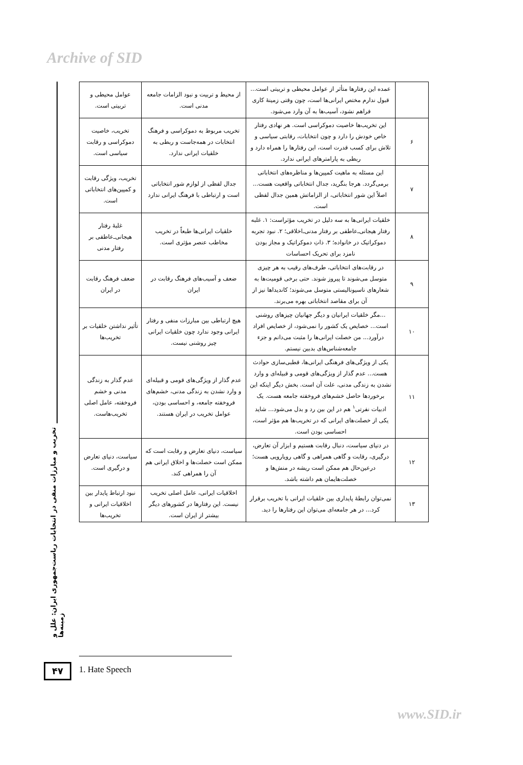Archive of SID
تخریب و مبارزات منفی در انتخابات ریاست‌جمهوری ایران: علل و زمینه‌ها
| | عمده این رفتارها متأثر از عوامل محیطی و تربیتی است... قبول ندارم مختص ایرانی‌ها است، چون وقتی زمینهٔ کاری فراهم نشود، آسیب‌ها به آن وارد می‌شود. | از محیط و تربیت و نبود الزامات جامعه مدنی است. | عوامل محیطی و تربیتی است. |
| ۶ | این تخریب‌ها خاصیت دموکراسی است. هر نهادی رفتار خاص خودش را دارد و چون انتخابات، رقابتی سیاسی و تلاش برای کسب قدرت است، این رفتارها را همراه دارد و ربطی به پارامترهای ایرانی ندارد. | تخریب مربوط به دموکراسی و فرهنگ انتخابات در همه‌جاست و ربطی به خلقیات ایرانی ندارد. | تخریب، خاصیت دموکراسی و رقابت سیاسی است. |
| ۷ | این مسئله به ماهیت کمپین‌ها و مناظره‌های انتخاباتی برمی‌گردد. هرجا بنگرید، جدال انتخاباتی واقعیت هست... اصلاً این شور انتخاباتی، از الزاماتش همین جدال لفظی است. | جدال لفظی از لوازم شور انتخاباتی است و ارتباطی با فرهنگ ایرانی ندارد | تخریب، ویژگی رقابت و کمپین‌های انتخاباتی است. |
| ۸ | خلقیات ایرانی‌ها به سه دلیل در تخریب مؤثراست: ۱. غلبه رفتار هیجانی‌ـ‌عاطفی بر رفتار مدنی‌ـ‌اخلاقی؛ ۲. نبود تجربه دموکراتیک در خانواده؛ ۳. ذاتِ دموکراتیک و مجاز بودن نامزد برای تحریک احساسات | خلقیات ایرانی‌ها طبعاً در تخریب مخاطب عنصر مؤثری است. | غلبهٔ رفتار هیجانی‌ـ‌عاطفی بر رفتار مدنی |
| ۹ | در رقابت‌های انتخاباتی، طرف‌های رقیب به هر چیزی متوسل می‌شوند تا پیروز شوند. حتی برخی قومیت‌ها به شعارهای ناسیونالیستی متوسل می‌شوند؛ کاندیداها نیز از آن برای مقاصد انتخاباتی بهره می‌برند. | ضعف و آسیب‌های فرهنگ رقابت در ایران | ضعف فرهنگ رقابت در ایران |
| ۱۰ | ...مگر خلقیات ایرانیان و دیگر جهانیان چیزهای روشنی است... خصایص یک کشور را نمی‌شود، از خصایص افراد درآورد... من خصلت ایرانی‌ها را مثبت می‌دانم و جزء جامعه‌شناس‌های بدبین نیستم. | هیچ ارتباطی بین مبارزات منفی و رفتار ایرانی وجود ندارد چون خلقیات ایرانی چیز روشنی نیست. | تأثیر نداشتن خلقیات بر تخریب‌ها |
| ۱۱ | یکی از ویژگی‌های فرهنگی ایرانی‌ها، قطبی‌سازی حوادث هست... عدم گذار از ویژگی‌های قومی و قبیله‌ای و وارد نشدن به زندگی مدنی، علت آن است. بخش دیگر اینکه این برخوردها حاصل خشم‌های فروخفته جامعه هست. یک ادبیات نفرتی<sup>۱</sup> هم در این بین رد و بدل می‌شود... شاید یکی از خصلت‌های ایرانی که در تخریب‌ها هم مؤثر است، احساسی بودن است. | عدم گذار از ویژگی‌های قومی و قبیله‌ای و وارد نشدن به زندگی مدنی، خشم‌های فروخفته جامعه، و احساسی بودن، عوامل تخریب در ایران هستند. | عدم گذار به زندگی مدنی و خشم فروخفته، عامل اصلی تخریب‌هاست. |
| ۱۲ | در دنیای سیاست، دنبال رقابت هستیم و ابزار آن تعارض، درگیری، رقابت و گاهی همراهی و گاهی رویارویی هست؛ درعین‌حال هم ممکن است ریشه در منش‌ها و خصلت‌هایمان هم داشته باشد. | سیاست، دنیای تعارض و رقابت است که ممکن است خصلت‌ها و اخلاق ایرانی هم آن را همراهی کند. | سیاست، دنیای تعارض و درگیری است. |
| ۱۳ | نمی‌توان رابطهٔ پایداری بین خلقیات ایرانی با تخریب برقرار کرد... در هر جامعه‌ای می‌توان این رفتارها را دید. | اخلاقیات ایرانی، عامل اصلی تخریب نیست. این رفتارها در کشورهای دیگر بیشتر از ایران است. | نبود ارتباط پایدار بین اخلاقیات ایرانی و تخریب‌ها |
1. Hate Speech
۴۷
www.SID.ir